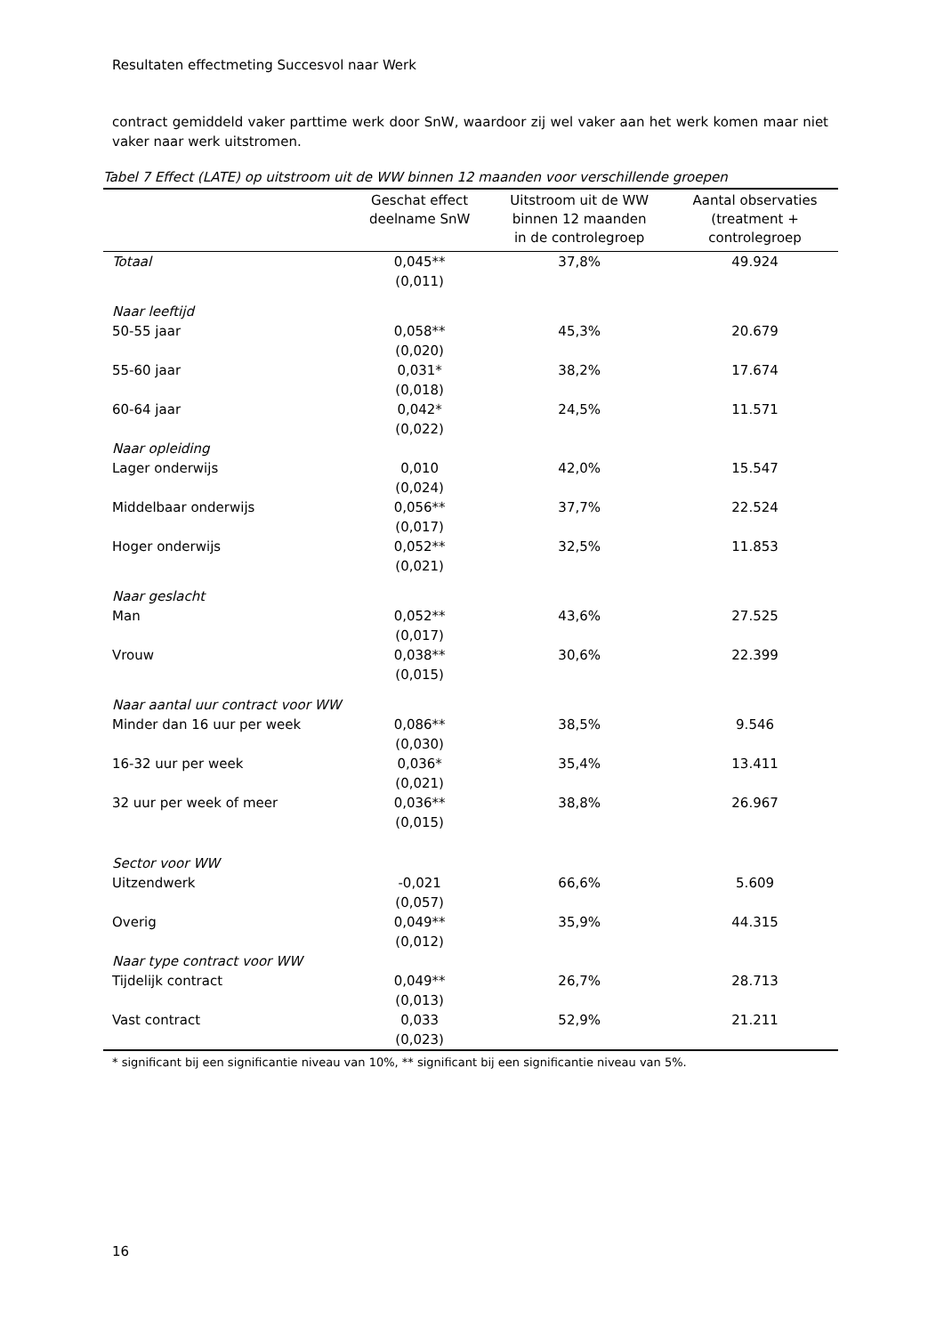Resultaten effectmeting Succesvol naar Werk
contract gemiddeld vaker parttime werk door SnW, waardoor zij wel vaker aan het werk komen maar niet vaker naar werk uitstromen.
Tabel 7 Effect (LATE) op uitstroom uit de WW binnen 12 maanden voor verschillende groepen
| | Geschat effect deelname SnW | Uitstroom uit de WW binnen 12 maanden in de controlegroep | Aantal observaties (treatment + controlegroep |
| --- | --- | --- | --- |
| Totaal | 0,045** (0,011) | 37,8% | 49.924 |
| Naar leeftijd | | | |
| 50-55 jaar | 0,058** (0,020) | 45,3% | 20.679 |
| 55-60 jaar | 0,031* (0,018) | 38,2% | 17.674 |
| 60-64 jaar | 0,042* (0,022) | 24,5% | 11.571 |
| Naar opleiding | | | |
| Lager onderwijs | 0,010 (0,024) | 42,0% | 15.547 |
| Middelbaar onderwijs | 0,056** (0,017) | 37,7% | 22.524 |
| Hoger onderwijs | 0,052** (0,021) | 32,5% | 11.853 |
| Naar geslacht | | | |
| Man | 0,052** (0,017) | 43,6% | 27.525 |
| Vrouw | 0,038** (0,015) | 30,6% | 22.399 |
| Naar aantal uur contract voor WW | | | |
| Minder dan 16 uur per week | 0,086** (0,030) | 38,5% | 9.546 |
| 16-32 uur per week | 0,036* (0,021) | 35,4% | 13.411 |
| 32 uur per week of meer | 0,036** (0,015) | 38,8% | 26.967 |
| Sector voor WW | | | |
| Uitzendwerk | -0,021 (0,057) | 66,6% | 5.609 |
| Overig | 0,049** (0,012) | 35,9% | 44.315 |
| Naar type contract voor WW | | | |
| Tijdelijk contract | 0,049** (0,013) | 26,7% | 28.713 |
| Vast contract | 0,033 (0,023) | 52,9% | 21.211 |
* significant bij een significantie niveau van 10%, ** significant bij een significantie niveau van 5%.
16